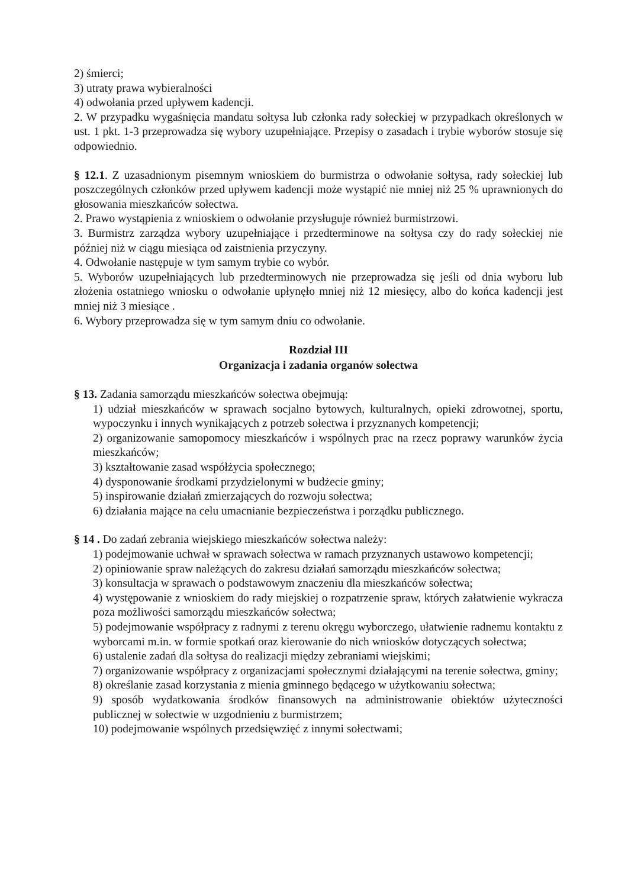2) śmierci;
3) utraty prawa wybieralności
4) odwołania przed upływem kadencji.
2. W przypadku wygaśnięcia mandatu sołtysa lub członka rady sołeckiej w przypadkach określonych w ust. 1 pkt. 1-3 przeprowadza się wybory uzupełniające. Przepisy o zasadach i trybie wyborów stosuje się odpowiednio.
§ 12.1. Z uzasadnionym pisemnym wnioskiem do burmistrza o odwołanie sołtysa, rady sołeckiej lub poszczególnych członków przed upływem kadencji może wystąpić nie mniej niż 25 % uprawnionych do głosowania mieszkańców sołectwa.
2. Prawo wystąpienia z wnioskiem o odwołanie przysługuje również burmistrzowi.
3. Burmistrz zarządza wybory uzupełniające i przedterminowe na sołtysa czy do rady sołeckiej nie później niż w ciągu miesiąca od zaistnienia przyczyny.
4. Odwołanie następuje w tym samym trybie co wybór.
5. Wyborów uzupełniających lub przedterminowych nie przeprowadza się jeśli od dnia wyboru lub złożenia ostatniego wniosku o odwołanie upłynęło mniej niż 12 miesięcy, albo do końca kadencji jest mniej niż 3 miesiące .
6. Wybory przeprowadza się w tym samym dniu co odwołanie.
Rozdział III
Organizacja i zadania organów sołectwa
§ 13. Zadania samorządu mieszkańców sołectwa obejmują:
1) udział mieszkańców w sprawach socjalno bytowych, kulturalnych, opieki zdrowotnej, sportu, wypoczynku i innych wynikających z potrzeb sołectwa i przyznanych kompetencji;
2) organizowanie samopomocy mieszkańców i wspólnych prac na rzecz poprawy warunków życia mieszkańców;
3) kształtowanie zasad współżycia społecznego;
4) dysponowanie środkami przydzielonymi w budżecie gminy;
5) inspirowanie działań zmierzających do rozwoju sołectwa;
6) działania mające na celu umacnianie bezpieczeństwa i porządku publicznego.
§ 14 . Do zadań zebrania wiejskiego mieszkańców sołectwa należy:
1) podejmowanie uchwał w sprawach sołectwa w ramach przyznanych ustawowo kompetencji;
2) opiniowanie spraw należących do zakresu działań samorządu mieszkańców sołectwa;
3) konsultacja w sprawach o podstawowym znaczeniu dla mieszkańców sołectwa;
4) występowanie z wnioskiem do rady miejskiej o rozpatrzenie spraw, których załatwienie wykracza poza możliwości samorządu mieszkańców sołectwa;
5) podejmowanie współpracy z radnymi z terenu okręgu wyborczego, ułatwienie radnemu kontaktu z wyborcami m.in. w formie spotkań oraz kierowanie do nich wniosków dotyczących sołectwa;
6) ustalenie zadań dla sołtysa do realizacji między zebraniami wiejskimi;
7) organizowanie współpracy z organizacjami społecznymi działającymi na terenie sołectwa, gminy;
8) określanie zasad korzystania z mienia gminnego będącego w użytkowaniu sołectwa;
9) sposób wydatkowania środków finansowych na administrowanie obiektów użyteczności publicznej w sołectwie w uzgodnieniu z burmistrzem;
10) podejmowanie wspólnych przedsięwzięć z innymi sołectwami;